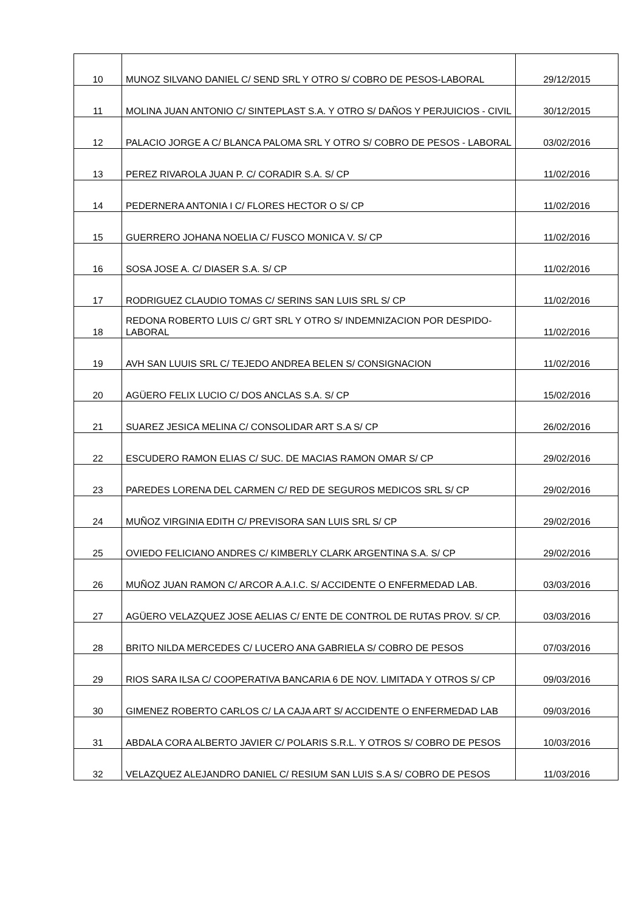| 10 | MUNOZ SILVANO DANIEL C/ SEND SRL Y OTRO S/ COBRO DE PESOS-LABORAL | 29/12/2015 |
| 11 | MOLINA JUAN ANTONIO C/ SINTEPLAST S.A. Y OTRO S/ DAÑOS Y PERJUICIOS - CIVIL | 30/12/2015 |
| 12 | PALACIO JORGE A C/ BLANCA PALOMA SRL Y OTRO S/ COBRO DE PESOS - LABORAL | 03/02/2016 |
| 13 | PEREZ RIVAROLA JUAN P. C/ CORADIR S.A. S/ CP | 11/02/2016 |
| 14 | PEDERNERA ANTONIA I C/ FLORES HECTOR O S/ CP | 11/02/2016 |
| 15 | GUERRERO JOHANA NOELIA C/ FUSCO MONICA V. S/ CP | 11/02/2016 |
| 16 | SOSA JOSE A. C/ DIASER S.A. S/ CP | 11/02/2016 |
| 17 | RODRIGUEZ CLAUDIO TOMAS C/ SERINS SAN LUIS SRL S/ CP | 11/02/2016 |
| 18 | REDONA ROBERTO LUIS C/ GRT SRL Y OTRO S/ INDEMNIZACION POR DESPIDO-LABORAL | 11/02/2016 |
| 19 | AVH SAN LUUIS SRL C/ TEJEDO ANDREA BELEN S/ CONSIGNACION | 11/02/2016 |
| 20 | AGÜERO FELIX LUCIO C/ DOS ANCLAS S.A. S/ CP | 15/02/2016 |
| 21 | SUAREZ JESICA MELINA C/ CONSOLIDAR ART S.A S/ CP | 26/02/2016 |
| 22 | ESCUDERO RAMON ELIAS C/ SUC. DE MACIAS RAMON OMAR S/ CP | 29/02/2016 |
| 23 | PAREDES LORENA DEL CARMEN C/ RED DE SEGUROS MEDICOS SRL S/ CP | 29/02/2016 |
| 24 | MUÑOZ VIRGINIA EDITH C/ PREVISORA SAN LUIS SRL S/ CP | 29/02/2016 |
| 25 | OVIEDO FELICIANO ANDRES C/ KIMBERLY CLARK ARGENTINA S.A. S/ CP | 29/02/2016 |
| 26 | MUÑOZ JUAN RAMON C/ ARCOR A.A.I.C. S/ ACCIDENTE O ENFERMEDAD LAB. | 03/03/2016 |
| 27 | AGÜERO VELAZQUEZ JOSE AELIAS C/ ENTE DE CONTROL DE RUTAS PROV. S/ CP. | 03/03/2016 |
| 28 | BRITO NILDA MERCEDES C/ LUCERO ANA GABRIELA S/ COBRO DE PESOS | 07/03/2016 |
| 29 | RIOS SARA ILSA C/ COOPERATIVA BANCARIA 6 DE NOV. LIMITADA Y OTROS S/ CP | 09/03/2016 |
| 30 | GIMENEZ ROBERTO CARLOS C/ LA CAJA ART S/ ACCIDENTE O ENFERMEDAD LAB | 09/03/2016 |
| 31 | ABDALA CORA ALBERTO JAVIER C/ POLARIS S.R.L. Y OTROS S/ COBRO DE PESOS | 10/03/2016 |
| 32 | VELAZQUEZ ALEJANDRO DANIEL C/ RESIUM SAN LUIS S.A S/ COBRO DE PESOS | 11/03/2016 |